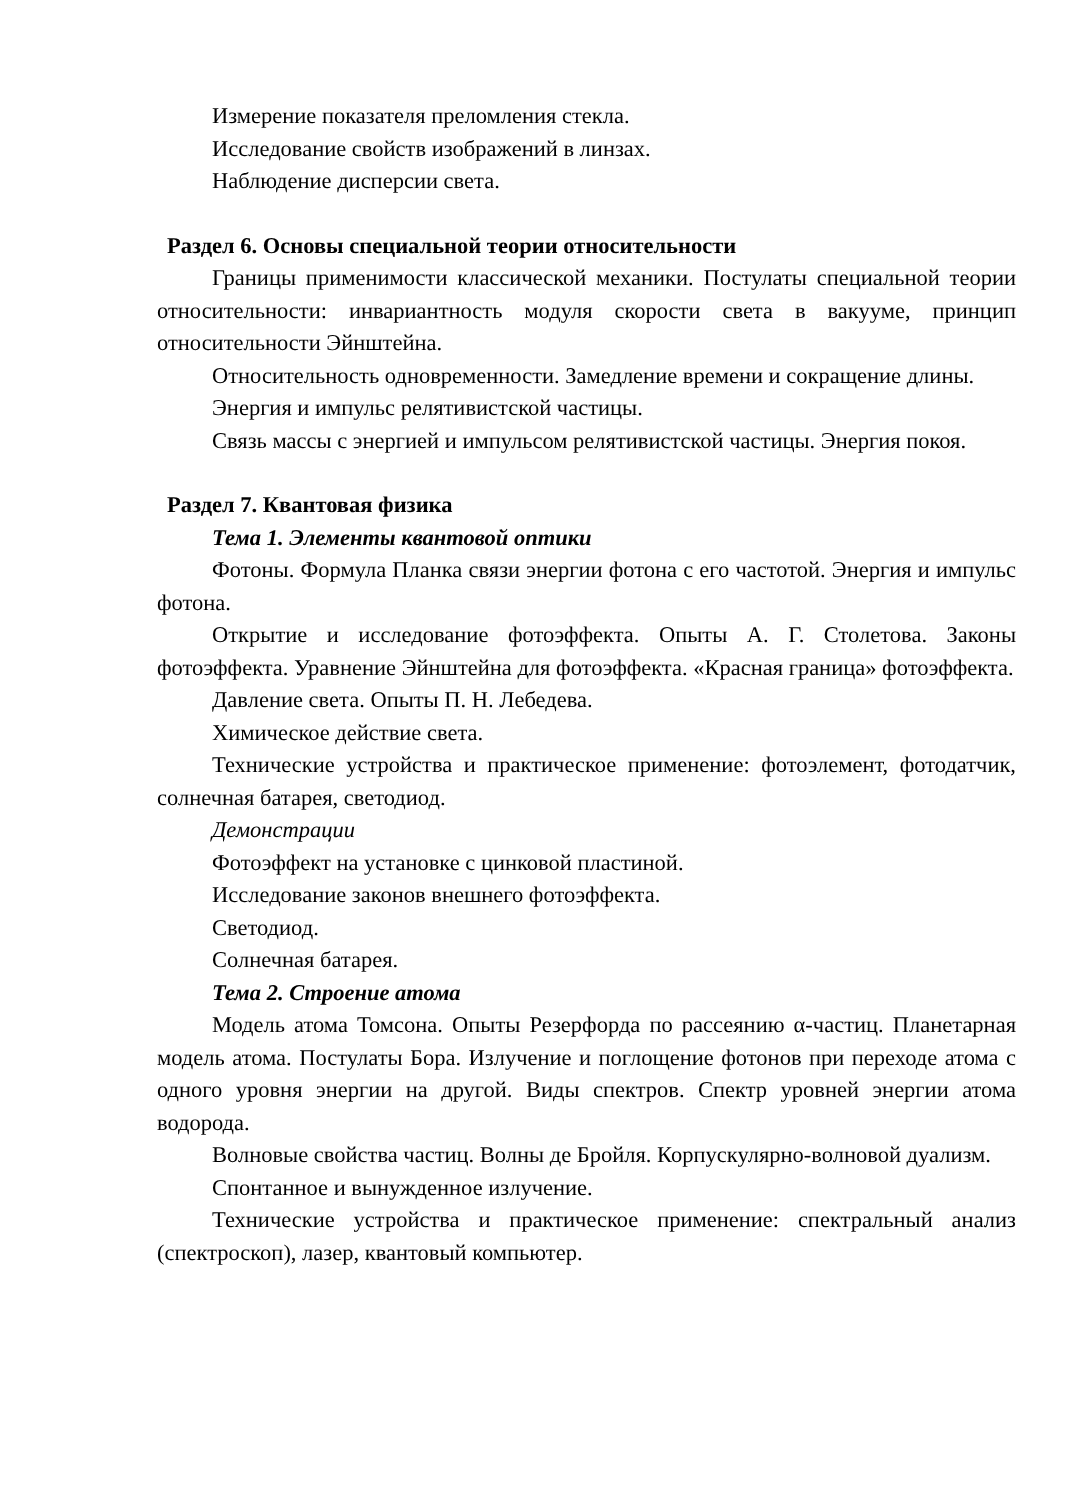Измерение показателя преломления стекла.
Исследование свойств изображений в линзах.
Наблюдение дисперсии света.
Раздел 6. Основы специальной теории относительности
Границы применимости классической механики. Постулаты специальной теории относительности: инвариантность модуля скорости света в вакууме, принцип относительности Эйнштейна.
Относительность одновременности. Замедление времени и сокращение длины.
Энергия и импульс релятивистской частицы.
Связь массы с энергией и импульсом релятивистской частицы. Энергия покоя.
Раздел 7. Квантовая физика
Тема 1. Элементы квантовой оптики
Фотоны. Формула Планка связи энергии фотона с его частотой. Энергия и импульс фотона.
Открытие и исследование фотоэффекта. Опыты А. Г. Столетова. Законы фотоэффекта. Уравнение Эйнштейна для фотоэффекта. «Красная граница» фотоэффекта.
Давление света. Опыты П. Н. Лебедева.
Химическое действие света.
Технические устройства и практическое применение: фотоэлемент, фотодатчик, солнечная батарея, светодиод.
Демонстрации
Фотоэффект на установке с цинковой пластиной.
Исследование законов внешнего фотоэффекта.
Светодиод.
Солнечная батарея.
Тема 2. Строение атома
Модель атома Томсона. Опыты Резерфорда по рассеянию α-частиц. Планетарная модель атома. Постулаты Бора. Излучение и поглощение фотонов при переходе атома с одного уровня энергии на другой. Виды спектров. Спектр уровней энергии атома водорода.
Волновые свойства частиц. Волны де Бройля. Корпускулярно-волновой дуализм.
Спонтанное и вынужденное излучение.
Технические устройства и практическое применение: спектральный анализ (спектроскоп), лазер, квантовый компьютер.